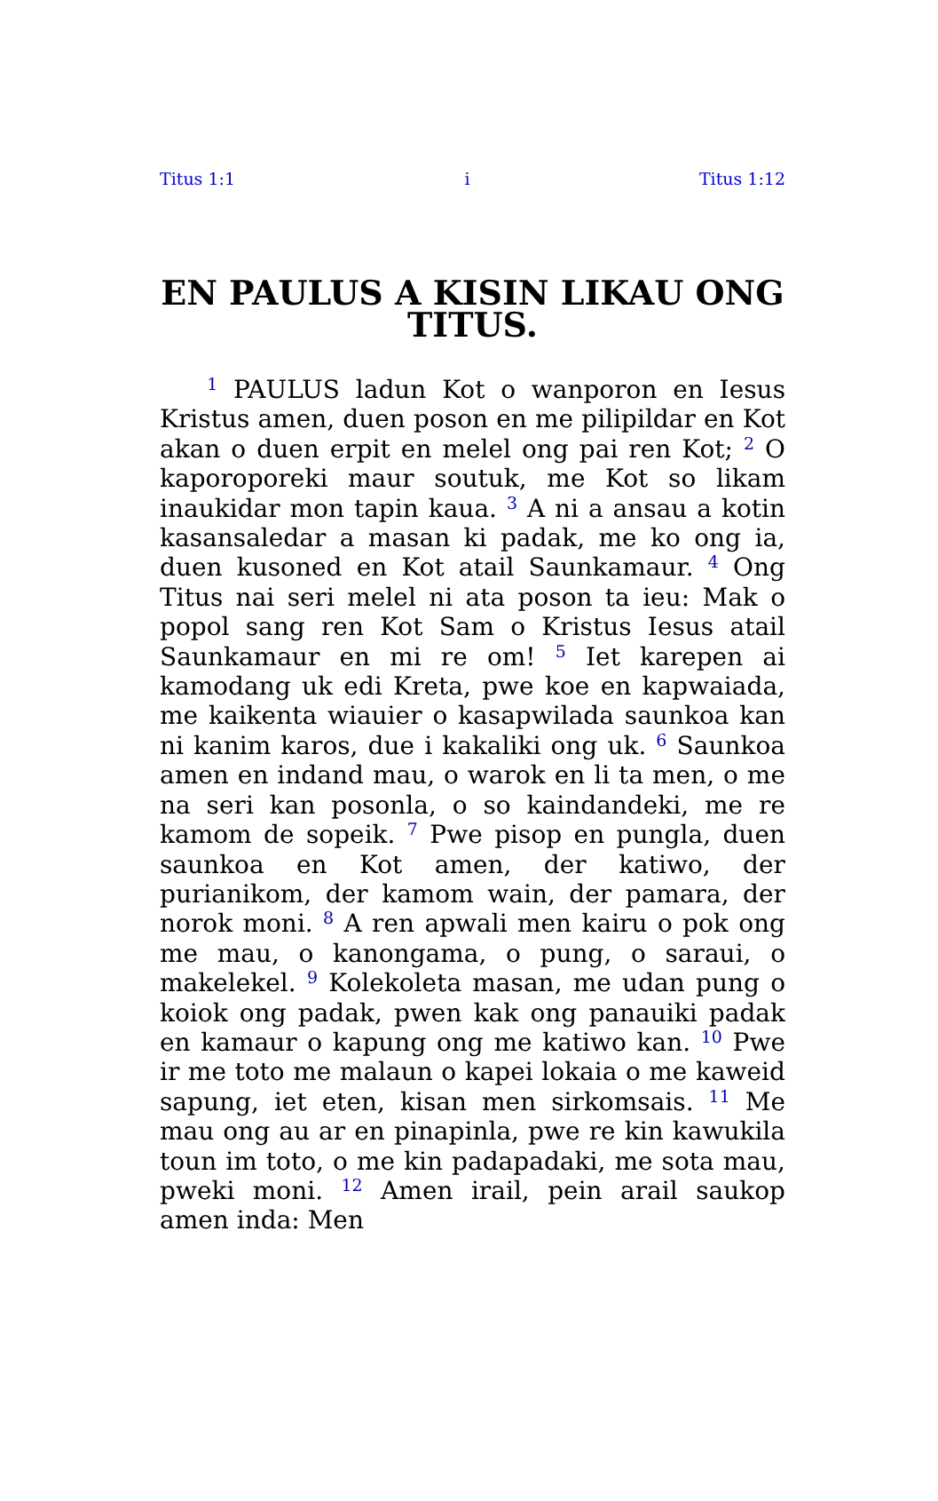Titus 1:1 i Titus 1:12
EN PAULUS A KISIN LIKAU ONG TITUS.
<sup>1</sup> PAULUS ladun Kot o wanporon en Iesus Kristus amen, duen poson en me pilipildar en Kot akan o duen erpit en melel ong pai ren Kot; <sup>2</sup> O kaporoporeki maur soutuk, me Kot so likam inaukidar mon tapin kaua. <sup>3</sup> A ni a ansau a kotin kasansaledar a masan ki padak, me ko ong ia, duen kusoned en Kot atail Saunkamaur. <sup>4</sup> Ong Titus nai seri melel ni ata poson ta ieu: Mak o popol sang ren Kot Sam o Kristus Iesus atail Saunkamaur en mi re om! <sup>5</sup> Iet karepen ai kamodang uk edi Kreta, pwe koe en kapwaiada, me kaikenta wiauier o kasapwilada saunkoa kan ni kanim karos, due i kakaliki ong uk. <sup>6</sup> Saunkoa amen en indand mau, o warok en li ta men, o me na seri kan posonla, o so kaindandeki, me re kamom de sopeik. <sup>7</sup> Pwe pisop en pungla, duen saunkoa en Kot amen, der katiwo, der purianikom, der kamom wain, der pamara, der norok moni. <sup>8</sup> A ren apwali men kairu o pok ong me mau, o kanongama, o pung, o saraui, o makelekel. <sup>9</sup> Kolekoleta masan, me udan pung o koiok ong padak, pwen kak ong panauiki padak en kamaur o kapung ong me katiwo kan. <sup>10</sup> Pwe ir me toto me malaun o kapei lokaia o me kaweid sapung, iet eten, kisan men sirkomsais. <sup>11</sup> Me mau ong au ar en pinapinla, pwe re kin kawukila toun im toto, o me kin padapadaki, me sota mau, pweki moni. <sup>12</sup> Amen irail, pein arail saukop amen inda: Men